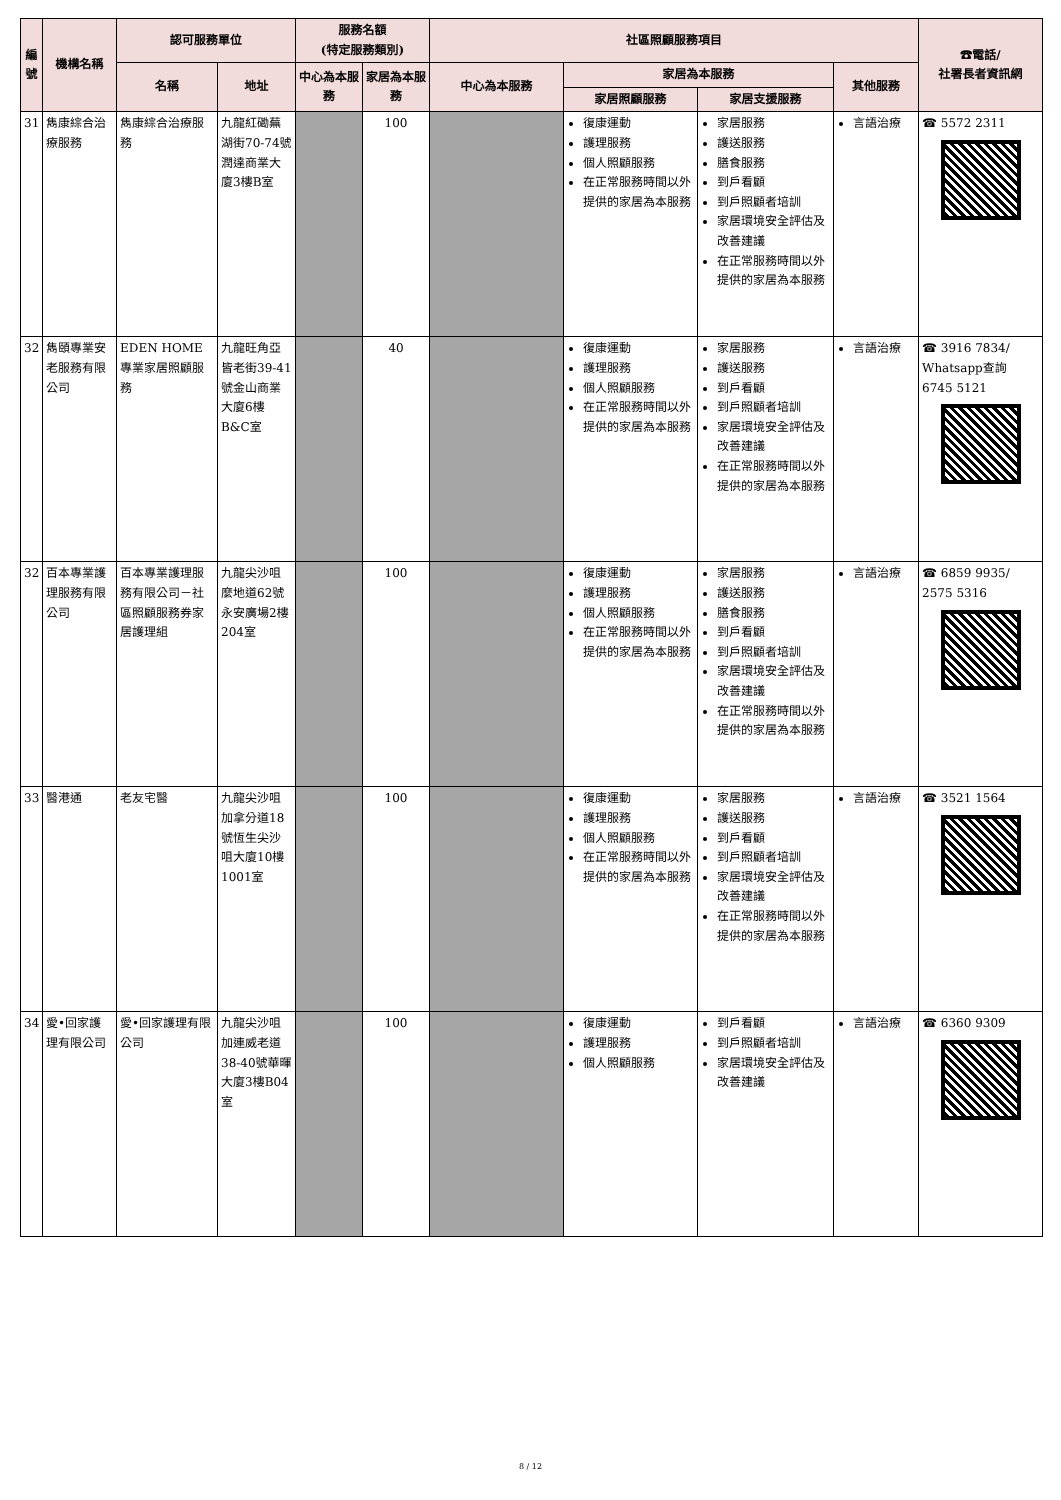| 編號 | 機構名稱 | 認可服務單位 | | 服務名額 (特定服務類別) | | 社區照顧服務項目 | | | | ☎電話/ 社署長者資訊網 |
| --- | --- | --- | --- | --- | --- | --- | --- | --- | --- | --- |
| | | 名稱 | 地址 | 中心為本服務 | 家居為本服務 | 中心為本服務 | 家居為本服務 | | 其他服務 | |
| | | | | | | | 家居照顧服務 | 家居支援服務 | | |
| 31 | 雋康綜合治療服務 | 雋康綜合治療服務 | 九龍紅磡蕪湖街70-74號潤達商業大廈3樓B室 | | 100 | | 復康運動 護理服務 個人照顧服務 在正常服務時間以外提供的家居為本服務 | 家居服務 護送服務 膳食服務 到戶看顧 到戶照顧者培訓 家居環境安全評估及改善建議 在正常服務時間以外提供的家居為本服務 | 言語治療 | ☎ 5572 2311 |
| 32 | 雋頤專業安老服務有限公司 | EDEN HOME 專業家居照顧服務 | 九龍旺角亞皆老街39-41號金山商業大廈6樓B&C室 | | 40 | | 復康運動 護理服務 個人照顧服務 在正常服務時間以外提供的家居為本服務 | 家居服務 護送服務 到戶看顧 到戶照顧者培訓 家居環境安全評估及改善建議 在正常服務時間以外提供的家居為本服務 | 言語治療 | ☎ 3916 7834/ Whatsapp查詢 6745 5121 |
| 32 | 百本專業護理服務有限公司 | 百本專業護理服務有限公司－社區照顧服務券家居護理組 | 九龍尖沙咀麼地道62號永安廣場2樓204室 | | 100 | | 復康運動 護理服務 個人照顧服務 在正常服務時間以外提供的家居為本服務 | 家居服務 護送服務 膳食服務 到戶看顧 到戶照顧者培訓 家居環境安全評估及改善建議 在正常服務時間以外提供的家居為本服務 | 言語治療 | ☎ 6859 9935/ 2575 5316 |
| 33 | 醫港通 | 老友宅醫 | 九龍尖沙咀加拿分道18號恆生尖沙咀大廈10樓1001室 | | 100 | | 復康運動 護理服務 個人照顧服務 在正常服務時間以外提供的家居為本服務 | 家居服務 護送服務 到戶看顧 到戶照顧者培訓 家居環境安全評估及改善建議 在正常服務時間以外提供的家居為本服務 | 言語治療 | ☎ 3521 1564 |
| 34 | 愛•回家護理有限公司 | 愛•回家護理有限公司 | 九龍尖沙咀加連威老道38-40號華暉大廈3樓B04室 | | 100 | | 復康運動 護理服務 個人照顧服務 | 到戶看顧 到戶照顧者培訓 家居環境安全評估及改善建議 | 言語治療 | ☎ 6360 9309 |
8 / 12